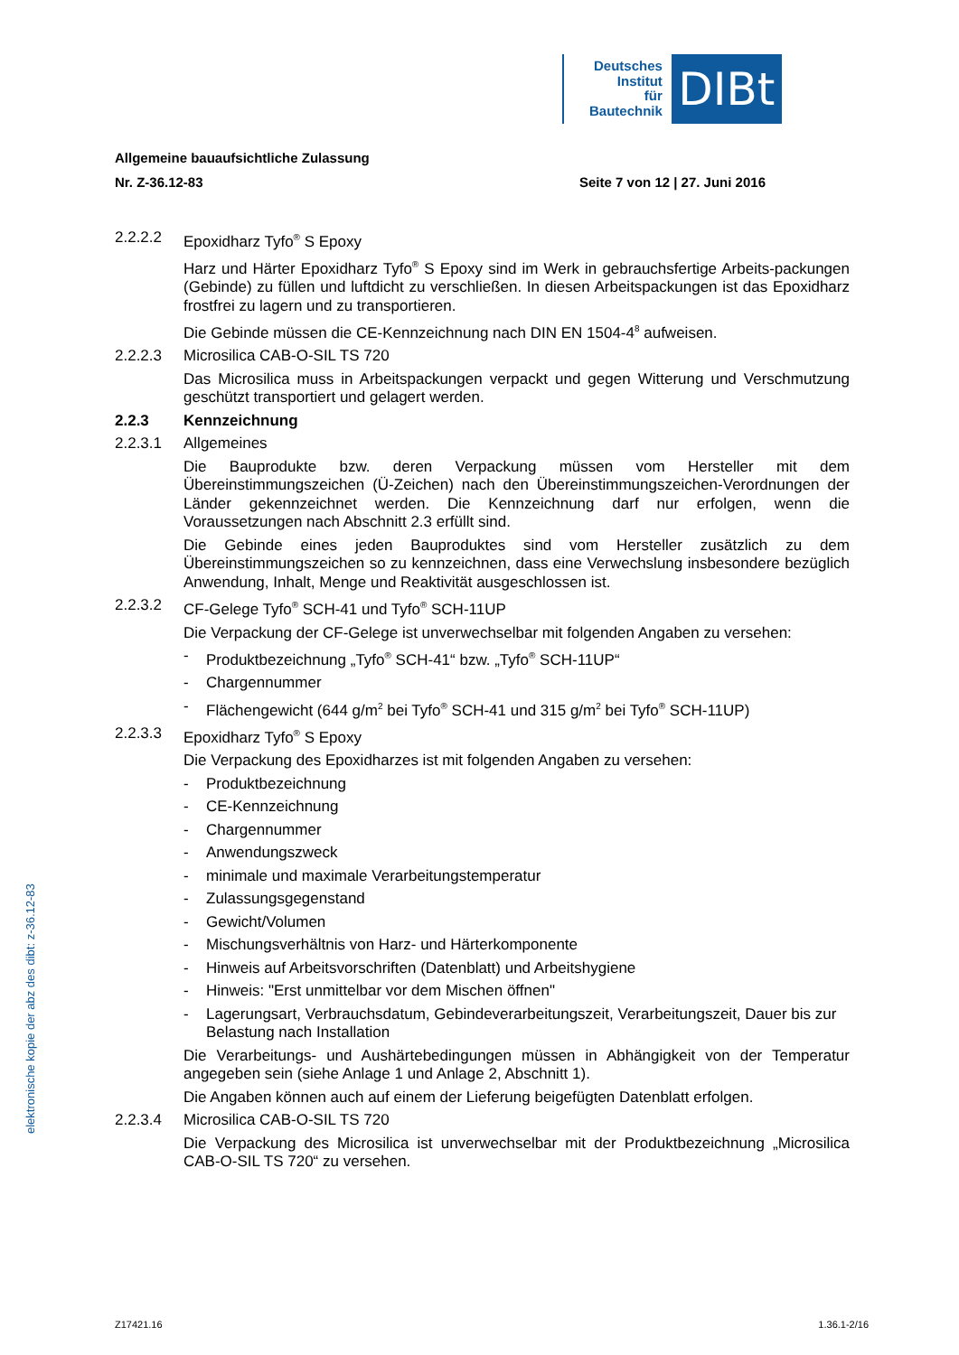Deutsches
Institut
für
Bautechnik
DIBt
Allgemeine bauaufsichtliche Zulassung
Nr. Z-36.12-83 Seite 7 von 12 | 27. Juni 2016
2.2.2.2 Epoxidharz Tyfo<sup>®</sup> S Epoxy
Harz und Härter Epoxidharz Tyfo<sup>®</sup> S Epoxy sind im Werk in gebrauchsfertige Arbeits-packungen (Gebinde) zu füllen und luftdicht zu verschließen. In diesen Arbeitspackungen ist das Epoxidharz frostfrei zu lagern und zu transportieren.
Die Gebinde müssen die CE-Kennzeichnung nach DIN EN 1504-4<sup>8</sup> aufweisen.
2.2.2.3 Microsilica CAB-O-SIL TS 720
Das Microsilica muss in Arbeitspackungen verpackt und gegen Witterung und Verschmutzung geschützt transportiert und gelagert werden.
2.2.3 Kennzeichnung
2.2.3.1 Allgemeines
Die Bauprodukte bzw. deren Verpackung müssen vom Hersteller mit dem Übereinstimmungszeichen (Ü-Zeichen) nach den Übereinstimmungszeichen-Verordnungen der Länder gekennzeichnet werden. Die Kennzeichnung darf nur erfolgen, wenn die Voraussetzungen nach Abschnitt 2.3 erfüllt sind.
Die Gebinde eines jeden Bauproduktes sind vom Hersteller zusätzlich zu dem Übereinstimmungszeichen so zu kennzeichnen, dass eine Verwechslung insbesondere bezüglich Anwendung, Inhalt, Menge und Reaktivität ausgeschlossen ist.
2.2.3.2 CF-Gelege Tyfo<sup>®</sup> SCH-41 und Tyfo<sup>®</sup> SCH-11UP
Die Verpackung der CF-Gelege ist unverwechselbar mit folgenden Angaben zu versehen:
- Produktbezeichnung „Tyfo<sup>®</sup> SCH-41“ bzw. „Tyfo<sup>®</sup> SCH-11UP“
- Chargennummer
- Flächengewicht (644 g/m<sup>2</sup> bei Tyfo<sup>®</sup> SCH-41 und 315 g/m<sup>2</sup> bei Tyfo<sup>®</sup> SCH-11UP)
2.2.3.3 Epoxidharz Tyfo<sup>®</sup> S Epoxy
Die Verpackung des Epoxidharzes ist mit folgenden Angaben zu versehen:
- Produktbezeichnung
- CE-Kennzeichnung
- Chargennummer
- Anwendungszweck
- minimale und maximale Verarbeitungstemperatur
- Zulassungsgegenstand
- Gewicht/Volumen
- Mischungsverhältnis von Harz- und Härterkomponente
- Hinweis auf Arbeitsvorschriften (Datenblatt) und Arbeitshygiene
- Hinweis: "Erst unmittelbar vor dem Mischen öffnen"
- Lagerungsart, Verbrauchsdatum, Gebindeverarbeitungszeit, Verarbeitungszeit, Dauer bis zur Belastung nach Installation
Die Verarbeitungs- und Aushärtebedingungen müssen in Abhängigkeit von der Temperatur angegeben sein (siehe Anlage 1 und Anlage 2, Abschnitt 1).
Die Angaben können auch auf einem der Lieferung beigefügten Datenblatt erfolgen.
2.2.3.4 Microsilica CAB-O-SIL TS 720
Die Verpackung des Microsilica ist unverwechselbar mit der Produktbezeichnung „Microsilica CAB-O-SIL TS 720“ zu versehen.
elektronische kopie der abz des dibt: z-36.12-83
Z17421.16 1.36.1-2/16